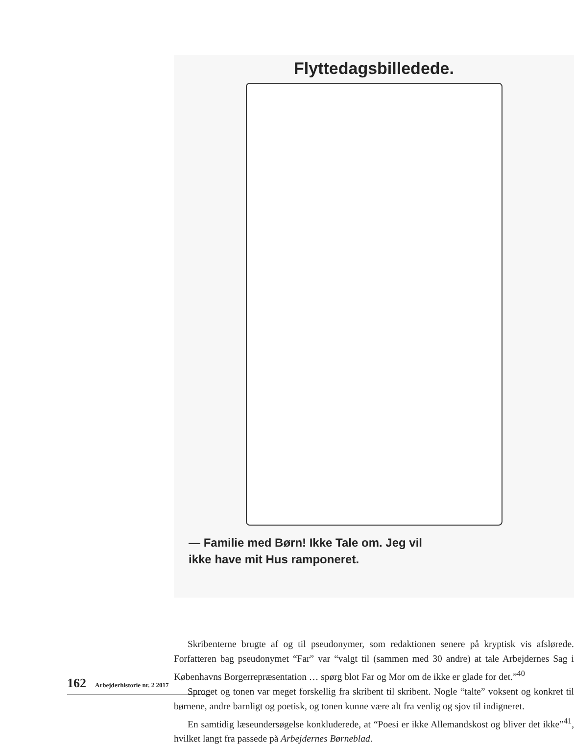Flyttedagsbilledede.
— Familie med Børn! Ikke Tale om. Jeg vil
ikke have mit Hus ramponeret.
Skribenterne brugte af og til pseudonymer, som redaktionen senere på kryptisk vis afslørede. Forfatteren bag pseudonymet “Far” var “valgt til (sammen med 30 andre) at tale Arbejdernes Sag i Københavns Borgerrepræsentation … spørg blot Far og Mor om de ikke er glade for det.”<sup>40</sup>
Sproget og tonen var meget forskellig fra skribent til skribent. Nogle “talte” voksent og konkret til børnene, andre barnligt og poetisk, og tonen kunne være alt fra venlig og sjov til indigneret.
En samtidig læseundersøgelse konkluderede, at “Poesi er ikke Allemandskost og bliver det ikke”<sup>41</sup>, hvilket langt fra passede på Arbejdernes Børneblad.
162 Arbejderhistorie nr. 2 2017